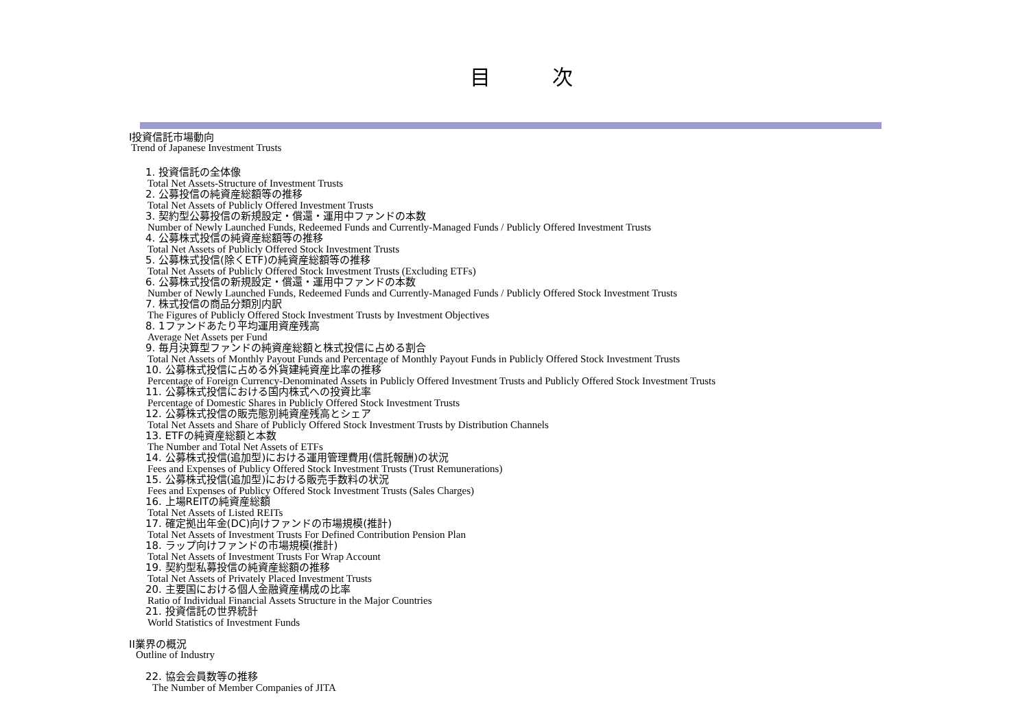目 次
I投資信託市場動向
Trend of Japanese Investment Trusts
1. 投資信託の全体像
Total Net Assets-Structure of Investment Trusts
2. 公募投信の純資産総額等の推移
Total Net Assets of Publicly Offered Investment Trusts
3. 契約型公募投信の新規設定・償還・運用中ファンドの本数
Number of Newly Launched Funds, Redeemed Funds and Currently-Managed Funds / Publicly Offered Investment Trusts
4. 公募株式投信の純資産総額等の推移
Total Net Assets of Publicly Offered Stock Investment Trusts
5. 公募株式投信(除くETF)の純資産総額等の推移
Total Net Assets of Publicly Offered Stock Investment Trusts (Excluding ETFs)
6. 公募株式投信の新規設定・償還・運用中ファンドの本数
Number of Newly Launched Funds, Redeemed Funds and Currently-Managed Funds / Publicly Offered Stock Investment Trusts
7. 株式投信の商品分類別内訳
The Figures of Publicly Offered Stock Investment Trusts by Investment Objectives
8. 1ファンドあたり平均運用資産残高
Average Net Assets per Fund
9. 毎月決算型ファンドの純資産総額と株式投信に占める割合
Total Net Assets of Monthly Payout Funds and Percentage of Monthly Payout Funds in Publicly Offered Stock Investment Trusts
10. 公募株式投信に占める外貨建純資産比率の推移
Percentage of Foreign Currency-Denominated Assets in Publicly Offered Investment Trusts and Publicly Offered Stock Investment Trusts
11. 公募株式投信における国内株式への投資比率
Percentage of Domestic Shares in Publicly Offered Stock Investment Trusts
12. 公募株式投信の販売態別純資産残高とシェア
Total Net Assets and Share of Publicly Offered Stock Investment Trusts by Distribution Channels
13. ETFの純資産総額と本数
The Number and Total Net Assets of ETFs
14. 公募株式投信(追加型)における運用管理費用(信託報酬)の状況
Fees and Expenses of Publicy Offered Stock Investment Trusts (Trust Remunerations)
15. 公募株式投信(追加型)における販売手数料の状況
Fees and Expenses of Publicy Offered Stock Investment Trusts (Sales Charges)
16. 上場REITの純資産総額
Total Net Assets of Listed REITs
17. 確定拠出年金(DC)向けファンドの市場規模(推計)
Total Net Assets of Investment Trusts For Defined Contribution Pension Plan
18. ラップ向けファンドの市場規模(推計)
Total Net Assets of Investment Trusts For Wrap Account
19. 契約型私募投信の純資産総額の推移
Total Net Assets of Privately Placed Investment Trusts
20. 主要国における個人金融資産構成の比率
Ratio of Individual Financial Assets Structure in the Major Countries
21. 投資信託の世界統計
World Statistics of Investment Funds
II業界の概況
Outline of Industry
22. 協会会員数等の推移
The Number of Member Companies of JITA